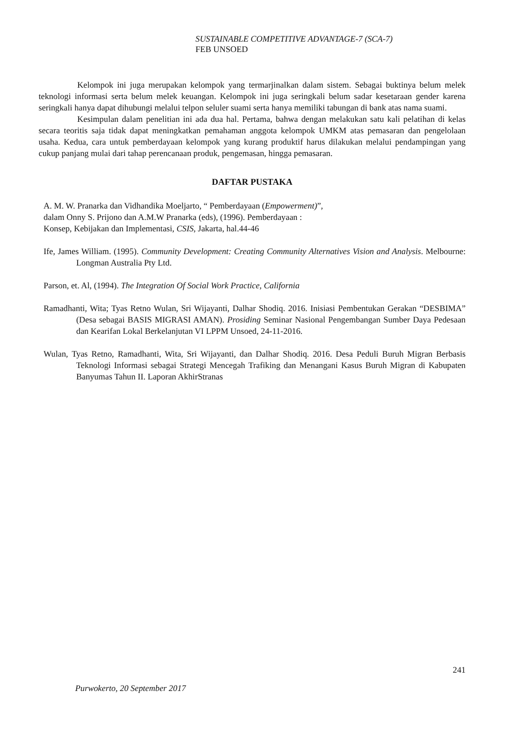SUSTAINABLE COMPETITIVE ADVANTAGE-7 (SCA-7)
FEB UNSOED
Kelompok ini juga merupakan kelompok yang termarjinalkan dalam sistem. Sebagai buktinya belum melek teknologi informasi serta belum melek keuangan. Kelompok ini juga seringkali belum sadar kesetaraan gender karena seringkali hanya dapat dihubungi melalui telpon seluler suami serta hanya memiliki tabungan di bank atas nama suami.
Kesimpulan dalam penelitian ini ada dua hal. Pertama, bahwa dengan melakukan satu kali pelatihan di kelas secara teoritis saja tidak dapat meningkatkan pemahaman anggota kelompok UMKM atas pemasaran dan pengelolaan usaha. Kedua, cara untuk pemberdayaan kelompok yang kurang produktif harus dilakukan melalui pendampingan yang cukup panjang mulai dari tahap perencanaan produk, pengemasan, hingga pemasaran.
DAFTAR PUSTAKA
A. M. W. Pranarka dan Vidhandika Moeljarto, “ Pemberdayaan (Empowerment)”,
dalam Onny S. Prijono dan A.M.W Pranarka (eds), (1996). Pemberdayaan :
Konsep, Kebijakan dan Implementasi, CSIS, Jakarta, hal.44-46
Ife, James William. (1995). Community Development: Creating Community Alternatives Vision and Analysis. Melbourne: Longman Australia Pty Ltd.
Parson, et. Al, (1994). The Integration Of Social Work Practice, California
Ramadhanti, Wita; Tyas Retno Wulan, Sri Wijayanti, Dalhar Shodiq. 2016. Inisiasi Pembentukan Gerakan “DESBIMA” (Desa sebagai BASIS MIGRASI AMAN). Prosiding Seminar Nasional Pengembangan Sumber Daya Pedesaan dan Kearifan Lokal Berkelanjutan VI LPPM Unsoed, 24-11-2016.
Wulan, Tyas Retno, Ramadhanti, Wita, Sri Wijayanti, dan Dalhar Shodiq. 2016. Desa Peduli Buruh Migran Berbasis Teknologi Informasi sebagai Strategi Mencegah Trafiking dan Menangani Kasus Buruh Migran di Kabupaten Banyumas Tahun II. Laporan AkhirStranas
241
Purwokerto, 20 September 2017